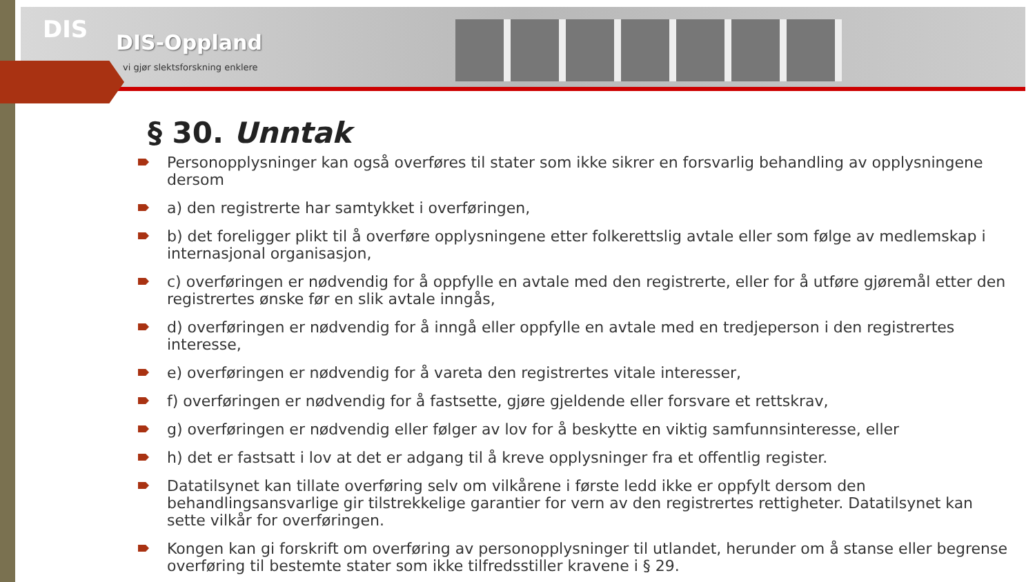DIS DIS-Oppland
vi gjør slektsforskning enklere
§ 30. Unntak
Personopplysninger kan også overføres til stater som ikke sikrer en forsvarlig behandling av opplysningene dersom
a) den registrerte har samtykket i overføringen,
b) det foreligger plikt til å overføre opplysningene etter folkerettslig avtale eller som følge av medlemskap i internasjonal organisasjon,
c) overføringen er nødvendig for å oppfylle en avtale med den registrerte, eller for å utføre gjøremål etter den registrertes ønske før en slik avtale inngås,
d) overføringen er nødvendig for å inngå eller oppfylle en avtale med en tredjeperson i den registrertes interesse,
e) overføringen er nødvendig for å vareta den registrertes vitale interesser,
f) overføringen er nødvendig for å fastsette, gjøre gjeldende eller forsvare et rettskrav,
g) overføringen er nødvendig eller følger av lov for å beskytte en viktig samfunnsinteresse, eller
h) det er fastsatt i lov at det er adgang til å kreve opplysninger fra et offentlig register.
Datatilsynet kan tillate overføring selv om vilkårene i første ledd ikke er oppfylt dersom den behandlingsansvarlige gir tilstrekkelige garantier for vern av den registrertes rettigheter. Datatilsynet kan sette vilkår for overføringen.
Kongen kan gi forskrift om overføring av personopplysninger til utlandet, herunder om å stanse eller begrense overføring til bestemte stater som ikke tilfredsstiller kravene i § 29.